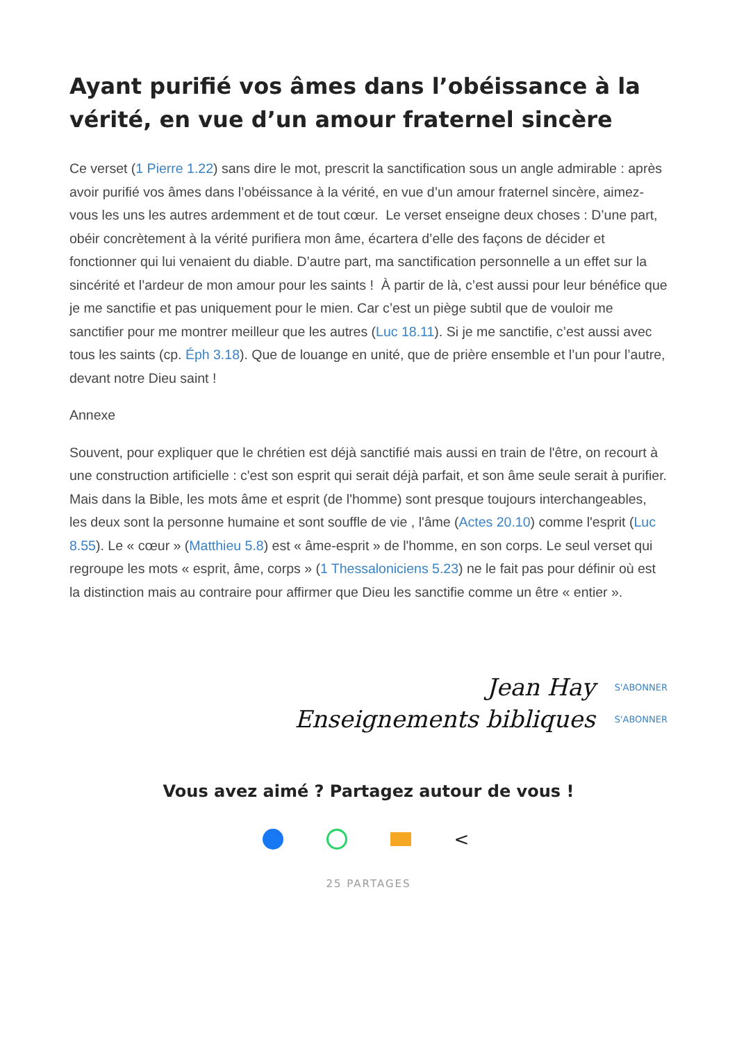Ayant purifié vos âmes dans l’obéissance à la vérité, en vue d’un amour fraternel sincère
Ce verset (1 Pierre 1.22) sans dire le mot, prescrit la sanctification sous un angle admirable : après avoir purifié vos âmes dans l’obéissance à la vérité, en vue d’un amour fraternel sincère, aimez-vous les uns les autres ardemment et de tout cœur. Le verset enseigne deux choses : D’une part, obéir concrètement à la vérité purifiera mon âme, écartera d’elle des façons de décider et fonctionner qui lui venaient du diable. D’autre part, ma sanctification personnelle a un effet sur la sincérité et l’ardeur de mon amour pour les saints ! À partir de là, c’est aussi pour leur bénéfice que je me sanctifie et pas uniquement pour le mien. Car c’est un piège subtil que de vouloir me sanctifier pour me montrer meilleur que les autres (Luc 18.11). Si je me sanctifie, c’est aussi avec tous les saints (cp. Éph 3.18). Que de louange en unité, que de prière ensemble et l’un pour l’autre, devant notre Dieu saint !
Annexe
Souvent, pour expliquer que le chrétien est déjà sanctifié mais aussi en train de l'être, on recourt à une construction artificielle : c'est son esprit qui serait déjà parfait, et son âme seule serait à purifier. Mais dans la Bible, les mots âme et esprit (de l'homme) sont presque toujours interchangeables, les deux sont la personne humaine et sont souffle de vie , l'âme (Actes 20.10) comme l'esprit (Luc 8.55). Le « cœur » (Matthieu 5.8) est « âme-esprit » de l'homme, en son corps. Le seul verset qui regroupe les mots « esprit, âme, corps » (1 Thessaloniciens 5.23) ne le fait pas pour définir où est la distinction mais au contraire pour affirmer que Dieu les sanctifie comme un être « entier ».
Jean Hay
S'ABONNER
Enseignements bibliques
S'ABONNER
Vous avez aimé ? Partagez autour de vous !
<
25 PARTAGES